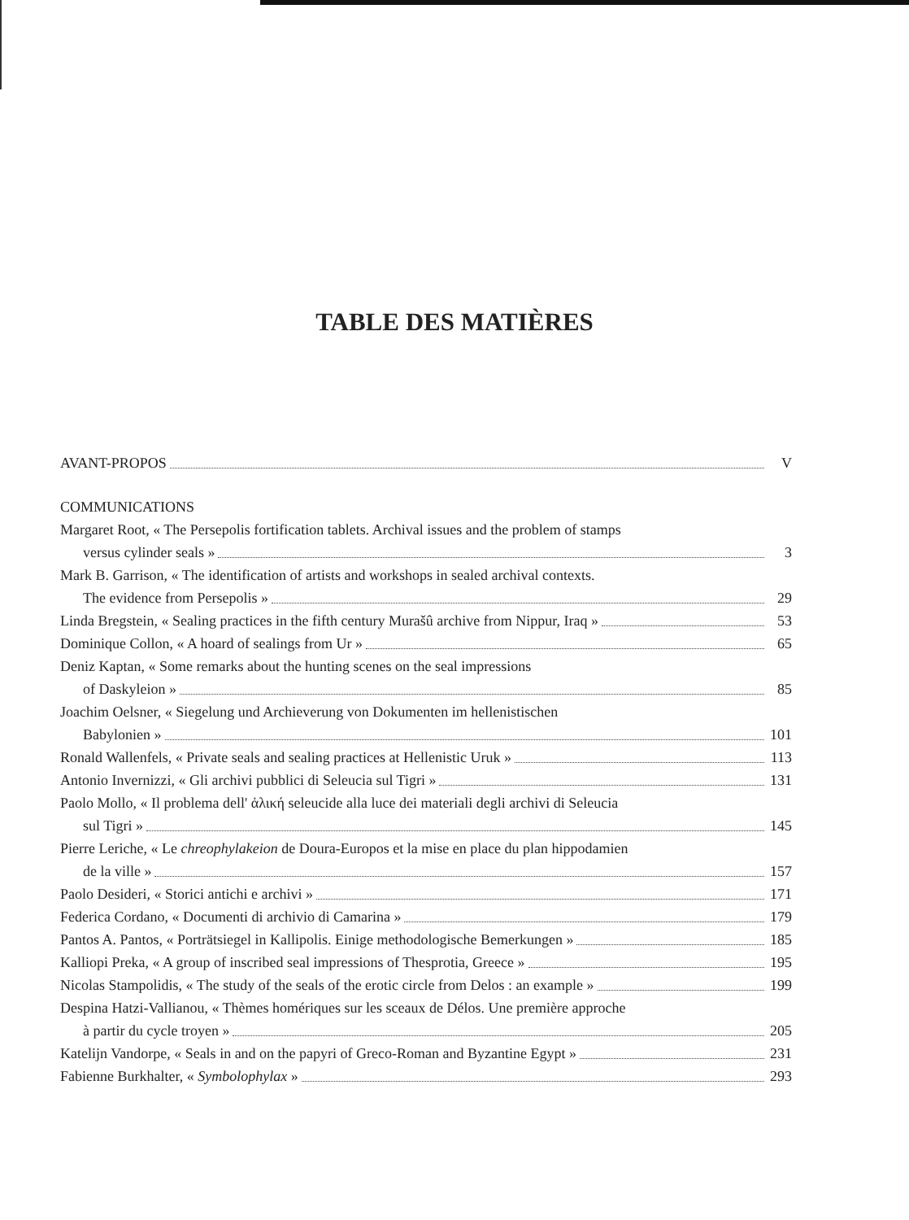TABLE DES MATIÈRES
AVANT-PROPOS V
COMMUNICATIONS
Margaret Root, « The Persepolis fortification tablets. Archival issues and the problem of stamps
versus cylinder seals » 3
Mark B. Garrison, « The identification of artists and workshops in sealed archival contexts.
The evidence from Persepolis » 29
Linda Bregstein, « Sealing practices in the fifth century Murašû archive from Nippur, Iraq » 53
Dominique Collon, « A hoard of sealings from Ur » 65
Deniz Kaptan, « Some remarks about the hunting scenes on the seal impressions
of Daskyleion » 85
Joachim Oelsner, « Siegelung und Archieverung von Dokumenten im hellenistischen
Babylonien » 101
Ronald Wallenfels, « Private seals and sealing practices at Hellenistic Uruk » 113
Antonio Invernizzi, « Gli archivi pubblici di Seleucia sul Tigri » 131
Paolo Mollo, « Il problema dell' ἁλική seleucide alla luce dei materiali degli archivi di Seleucia
sul Tigri » 145
Pierre Leriche, « Le chreophylakeion de Doura-Europos et la mise en place du plan hippodamien
de la ville » 157
Paolo Desideri, « Storici antichi e archivi » 171
Federica Cordano, « Documenti di archivio di Camarina » 179
Pantos A. Pantos, « Porträtsiegel in Kallipolis. Einige methodologische Bemerkungen » 185
Kalliopi Preka, « A group of inscribed seal impressions of Thesprotia, Greece » 195
Nicolas Stampolidis, « The study of the seals of the erotic circle from Delos : an example » 199
Despina Hatzi-Vallianou, « Thèmes homériques sur les sceaux de Délos. Une première approche
à partir du cycle troyen » 205
Katelijn Vandorpe, « Seals in and on the papyri of Greco-Roman and Byzantine Egypt » 231
Fabienne Burkhalter, « Symbolophylax » 293